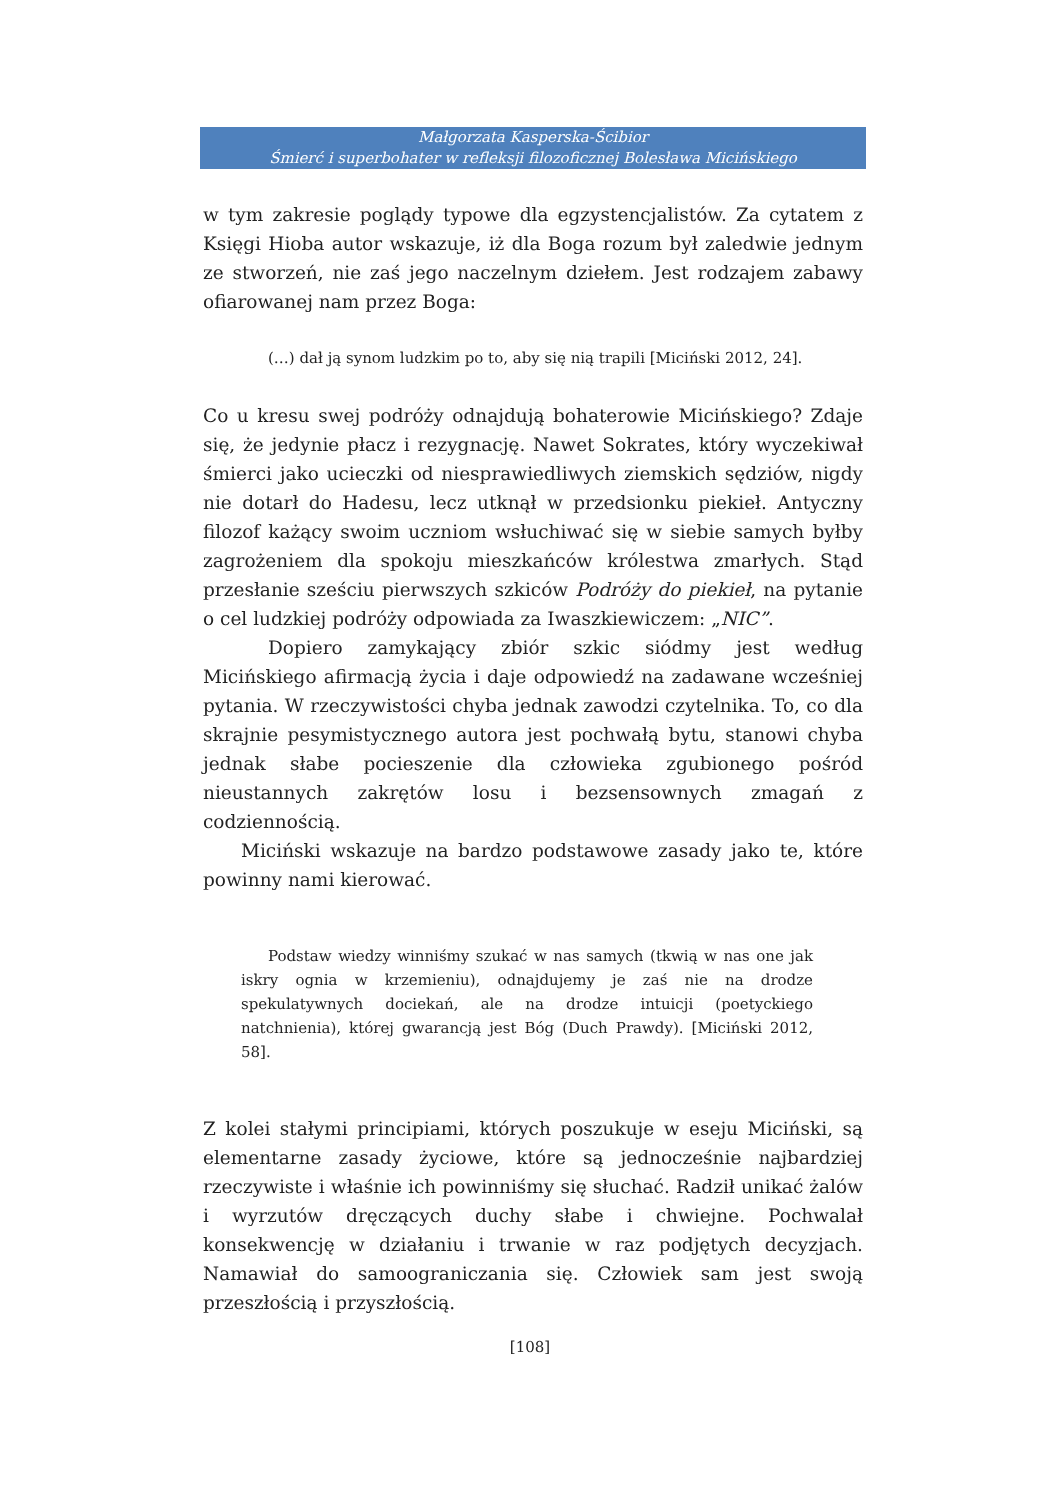Małgorzata Kasperska-Ścibior
Śmierć i superbohater w refleksji filozoficznej Bolesława Micińskiego
w tym zakresie poglądy typowe dla egzystencjalistów. Za cytatem z Księgi Hioba autor wskazuje, iż dla Boga rozum był zaledwie jednym ze stworzeń, nie zaś jego naczelnym dziełem. Jest rodzajem zabawy ofiarowanej nam przez Boga:
(…) dał ją synom ludzkim po to, aby się nią trapili [Miciński 2012, 24].
Co u kresu swej podróży odnajdują bohaterowie Micińskiego? Zdaje się, że jedynie płacz i rezygnację. Nawet Sokrates, który wyczekiwał śmierci jako ucieczki od niesprawiedliwych ziemskich sędziów, nigdy nie dotarł do Hadesu, lecz utknął w przedsionku piekieł. Antyczny filozof każący swoim uczniom wsłuchiwać się w siebie samych byłby zagrożeniem dla spokoju mieszkańców królestwa zmarłych. Stąd przesłanie sześciu pierwszych szkiców Podróży do piekieł, na pytanie o cel ludzkiej podróży odpowiada za Iwaszkiewiczem: „NIC”.
Dopiero zamykający zbiór szkic siódmy jest według Micińskiego afirmacją życia i daje odpowiedź na zadawane wcześniej pytania. W rzeczywistości chyba jednak zawodzi czytelnika. To, co dla skrajnie pesymistycznego autora jest pochwałą bytu, stanowi chyba jednak słabe pocieszenie dla człowieka zgubionego pośród nieustannych zakrętów losu i bezsensownych zmagań z codziennością.
Miciński wskazuje na bardzo podstawowe zasady jako te, które powinny nami kierować.
Podstaw wiedzy winniśmy szukać w nas samych (tkwią w nas one jak iskry ognia w krzemieniu), odnajdujemy je zaś nie na drodze spekulatywnych dociekań, ale na drodze intuicji (poetyckiego natchnienia), której gwarancją jest Bóg (Duch Prawdy). [Miciński 2012, 58].
Z kolei stałymi principiami, których poszukuje w eseju Miciński, są elementarne zasady życiowe, które są jednocześnie najbardziej rzeczywiste i właśnie ich powinniśmy się słuchać. Radził unikać żalów i wyrzutów dręczących duchy słabe i chwiejne. Pochwalał konsekwencję w działaniu i trwanie w raz podjętych decyzjach. Namawiał do samoograniczania się. Człowiek sam jest swoją przeszłością i przyszłością.
[108]